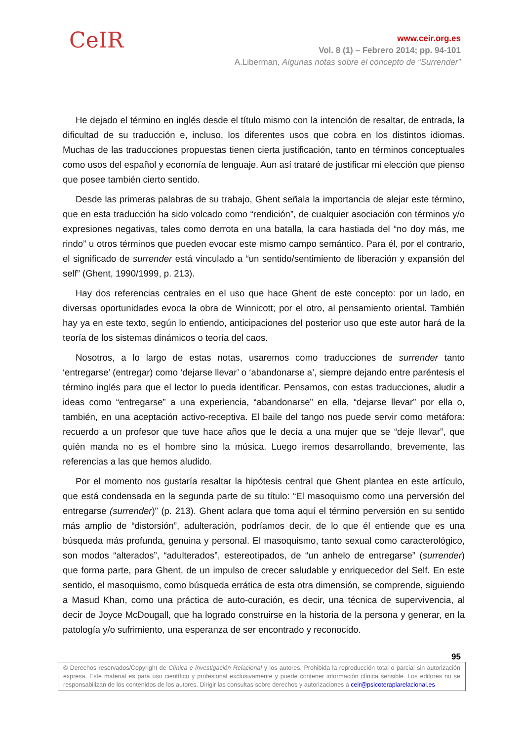CeIR
www.ceir.org.es
Vol. 8 (1) – Febrero 2014; pp. 94-101
A.Liberman, Algunas notas sobre el concepto de “Surrender”
He dejado el término en inglés desde el título mismo con la intención de resaltar, de entrada, la dificultad de su traducción e, incluso, los diferentes usos que cobra en los distintos idiomas. Muchas de las traducciones propuestas tienen cierta justificación, tanto en términos conceptuales como usos del español y economía de lenguaje. Aun así trataré de justificar mi elección que pienso que posee también cierto sentido.
Desde las primeras palabras de su trabajo, Ghent señala la importancia de alejar este término, que en esta traducción ha sido volcado como “rendición”, de cualquier asociación con términos y/o expresiones negativas, tales como derrota en una batalla, la cara hastiada del “no doy más, me rindo” u otros términos que pueden evocar este mismo campo semántico. Para él, por el contrario, el significado de surrender está vinculado a “un sentido/sentimiento de liberación y expansión del self” (Ghent, 1990/1999, p. 213).
Hay dos referencias centrales en el uso que hace Ghent de este concepto: por un lado, en diversas oportunidades evoca la obra de Winnicott; por el otro, al pensamiento oriental. También hay ya en este texto, según lo entiendo, anticipaciones del posterior uso que este autor hará de la teoría de los sistemas dinámicos o teoría del caos.
Nosotros, a lo largo de estas notas, usaremos como traducciones de surrender tanto ‘entregarse’ (entregar) como ‘dejarse llevar’ o ‘abandonarse a’, siempre dejando entre paréntesis el término inglés para que el lector lo pueda identificar. Pensamos, con estas traducciones, aludir a ideas como “entregarse” a una experiencia, “abandonarse” en ella, “dejarse llevar” por ella o, también, en una aceptación activo-receptiva. El baile del tango nos puede servir como metáfora: recuerdo a un profesor que tuve hace años que le decía a una mujer que se “deje llevar”, que quién manda no es el hombre sino la música. Luego iremos desarrollando, brevemente, las referencias a las que hemos aludido.
Por el momento nos gustaría resaltar la hipótesis central que Ghent plantea en este artículo, que está condensada en la segunda parte de su título: “El masoquismo como una perversión del entregarse (surrender)” (p. 213). Ghent aclara que toma aquí el término perversión en su sentido más amplio de “distorsión”, adulteración, podríamos decir, de lo que él entiende que es una búsqueda más profunda, genuina y personal. El masoquismo, tanto sexual como caracterológico, son modos “alterados”, “adulterados”, estereotipados, de “un anhelo de entregarse” (surrender) que forma parte, para Ghent, de un impulso de crecer saludable y enriquecedor del Self. En este sentido, el masoquismo, como búsqueda errática de esta otra dimensión, se comprende, siguiendo a Masud Khan, como una práctica de auto-curación, es decir, una técnica de supervivencia, al decir de Joyce McDougall, que ha logrado construirse en la historia de la persona y generar, en la patología y/o sufrimiento, una esperanza de ser encontrado y reconocido.
95
© Derechos reservados/Copyright de Clínica e investigación Relacional y los autores. Prohibida la reproducción total o parcial sin autorización expresa. Este material es para uso científico y profesional exclusivamente y puede contener información clínica sensible. Los editores no se responsabilizan de los contenidos de los autores. Dirigir las consultas sobre derechos y autorizaciones a ceir@psicoterapiarelacional.es